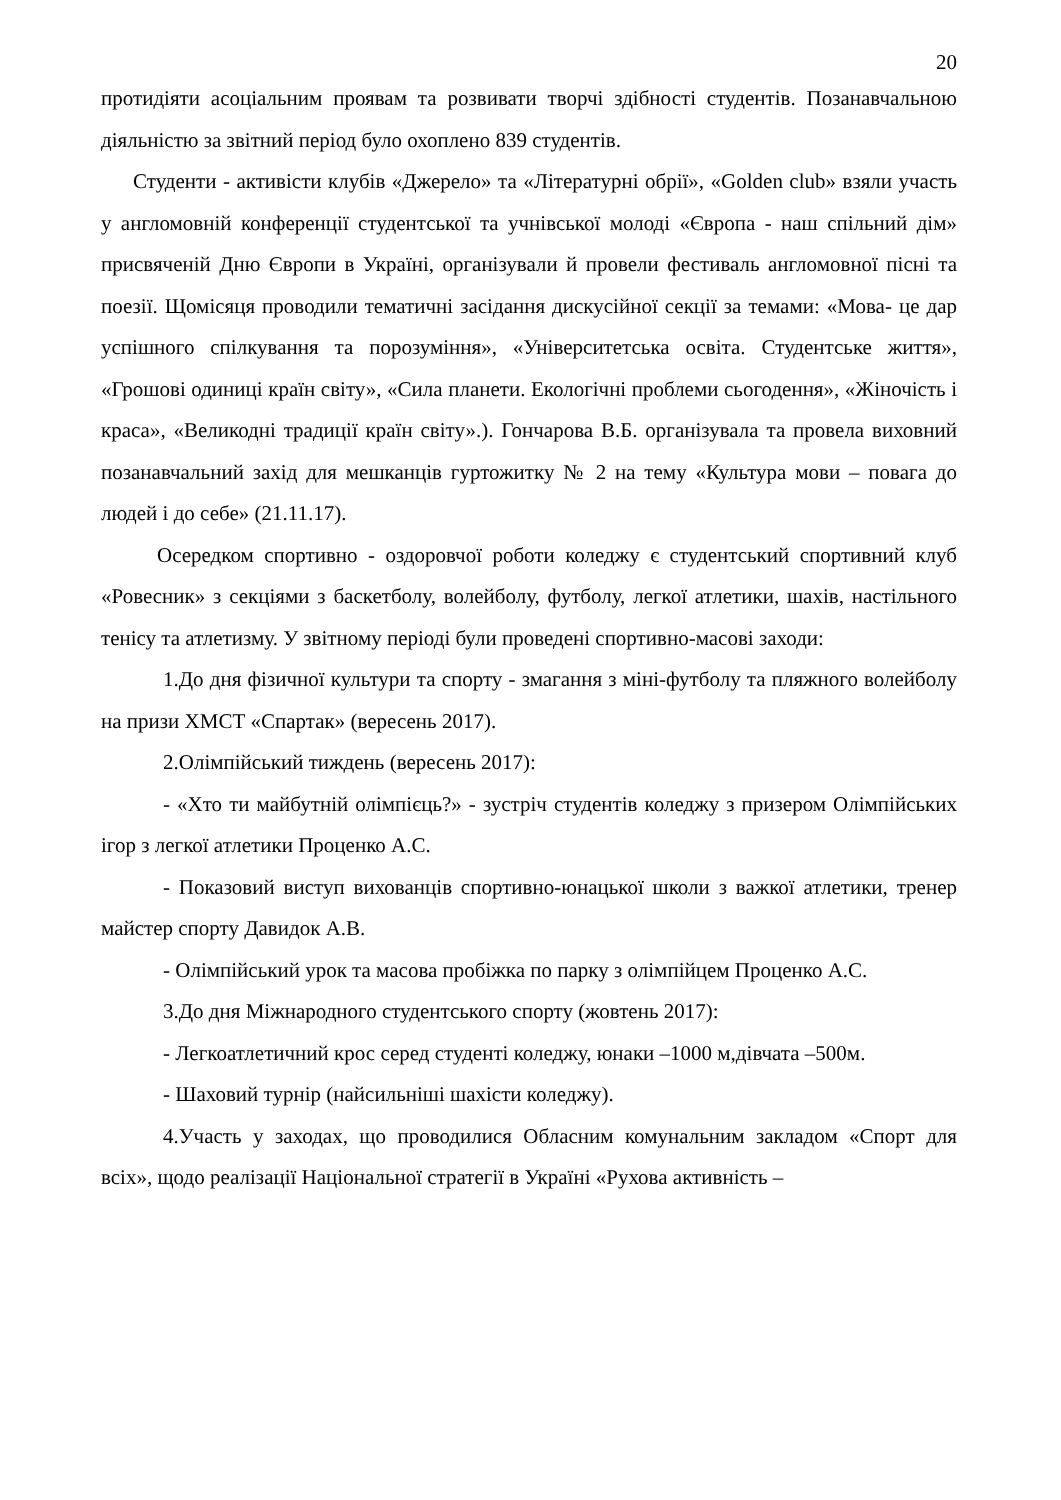20
протидіяти асоціальним проявам та розвивати творчі здібності студентів. Позанавчальною діяльністю за звітний період було охоплено 839 студентів.
Студенти - активісти клубів «Джерело» та «Літературні обрії», «Golden club» взяли участь у англомовній конференції студентської та учнівської молоді «Європа - наш спільний дім» присвяченій Дню Європи в Україні, організували й провели фестиваль англомовної пісні та поезії. Щомісяця проводили тематичні засідання дискусійної секції за темами: «Мова- це дар успішного спілкування та порозуміння», «Університетська освіта. Студентське життя», «Грошові одиниці країн світу», «Сила планети. Екологічні проблеми сьогодення», «Жіночість і краса», «Великодні традиції країн світу».). Гончарова В.Б. організувала та провела виховний позанавчальний захід для мешканців гуртожитку № 2 на тему «Культура мови – повага до людей і до себе» (21.11.17).
Осередком спортивно - оздоровчої роботи коледжу є студентський спортивний клуб «Ровесник» з секціями з баскетболу, волейболу, футболу, легкої атлетики, шахів, настільного тенісу та атлетизму. У звітному періоді були проведені спортивно-масові заходи:
1.До дня фізичної культури та спорту - змагання з міні-футболу та пляжного волейболу на призи ХМСТ «Спартак» (вересень 2017).
2.Олімпійський тиждень (вересень 2017):
- «Хто ти майбутній олімпієць?» - зустріч студентів коледжу з призером Олімпійських ігор з легкої атлетики Проценко А.С.
- Показовий виступ вихованців спортивно-юнацької школи з важкої атлетики, тренер майстер спорту Давидок А.В.
- Олімпійський урок та масова пробіжка по парку з олімпійцем Проценко А.С.
3.До дня Міжнародного студентського спорту (жовтень 2017):
- Легкоатлетичний крос серед студенті коледжу, юнаки –1000 м,дівчата –500м.
- Шаховий турнір (найсильніші шахісти коледжу).
4.Участь у заходах, що проводилися Обласним комунальним закладом «Спорт для всіх», щодо реалізації Національної стратегії в Україні «Рухова активність –